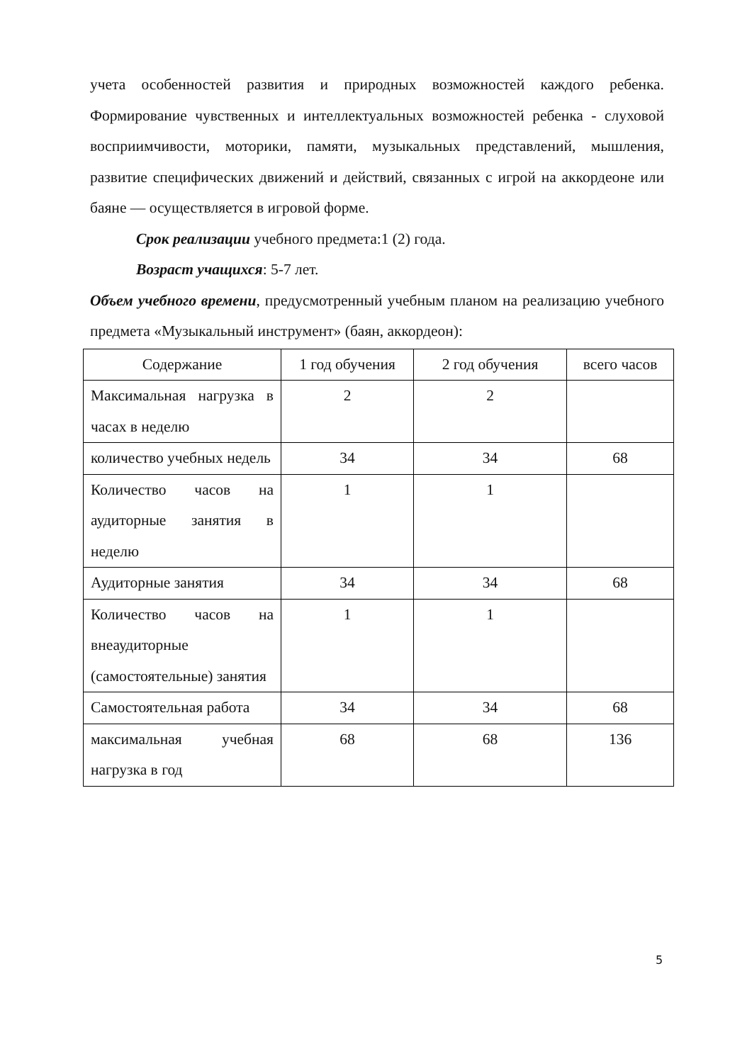учета особенностей развития и природных возможностей каждого ребенка. Формирование чувственных и интеллектуальных возможностей ребенка - слуховой восприимчивости, моторики, памяти, музыкальных представлений, мышления, развитие специфических движений и действий, связанных с игрой на аккордеоне или баяне — осуществляется в игровой форме.
Срок реализации учебного предмета:1 (2) года.
Возраст учащихся: 5-7 лет.
Объем учебного времени, предусмотренный учебным планом на реализацию учебного предмета «Музыкальный инструмент» (баян, аккордеон):
| Содержание | 1 год обучения | 2 год обучения | всего часов |
| --- | --- | --- | --- |
| Максимальная нагрузка в часах в неделю | 2 | 2 | |
| количество учебных недель | 34 | 34 | 68 |
| Количество часов на аудиторные занятия в неделю | 1 | 1 | |
| Аудиторные занятия | 34 | 34 | 68 |
| Количество часов на внеаудиторные (самостоятельные) занятия | 1 | 1 | |
| Самостоятельная работа | 34 | 34 | 68 |
| максимальная учебная нагрузка в год | 68 | 68 | 136 |
5